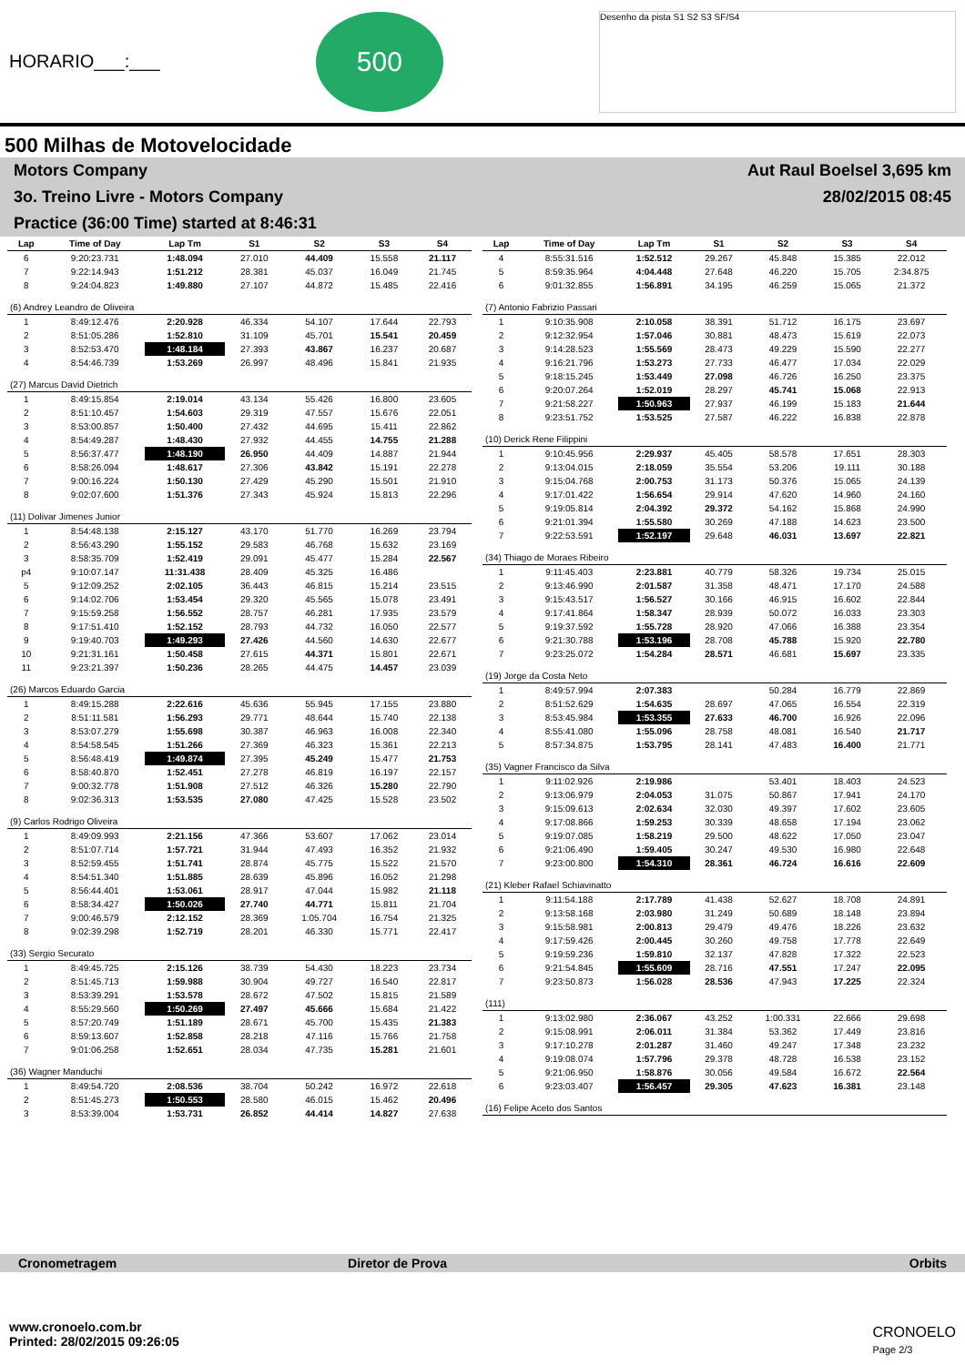HORARIO___:___
500
Desenho da pista S1 S2 S3 SF/S4
500 Milhas de Motovelocidade
Motors Company Aut Raul Boelsel 3,695 km
3o. Treino Livre - Motors Company 28/02/2015 08:45
Practice (36:00 Time) started at 8:46:31
| Lap | Time of Day | Lap Tm | S1 | S2 | S3 | S4 |
| --- | --- | --- | --- | --- | --- | --- |
| 6 | 9:20:23.731 | 1:48.094 | 27.010 | 44.409 | 15.558 | 21.117 |
| 7 | 9:22:14.943 | 1:51.212 | 28.381 | 45.037 | 16.049 | 21.745 |
| 8 | 9:24:04.823 | 1:49.880 | 27.107 | 44.872 | 15.485 | 22.416 |
| (6) Andrey Leandro de Oliveira | | | | | | |
| 1 | 8:49:12.476 | 2:20.928 | 46.334 | 54.107 | 17.644 | 22.793 |
| 2 | 8:51:05.286 | 1:52.810 | 31.109 | 45.701 | 15.541 | 20.459 |
| 3 | 8:52:53.470 | 1:48.184 | 27.393 | 43.867 | 16.237 | 20.687 |
| 4 | 8:54:46.739 | 1:53.269 | 26.997 | 48.496 | 15.841 | 21.935 |
| (27) Marcus David Dietrich | | | | | | |
| 1 | 8:49:15.854 | 2:19.014 | 43.134 | 55.426 | 16.800 | 23.605 |
| 2 | 8:51:10.457 | 1:54.603 | 29.319 | 47.557 | 15.676 | 22.051 |
| 3 | 8:53:00.857 | 1:50.400 | 27.432 | 44.695 | 15.411 | 22.862 |
| 4 | 8:54:49.287 | 1:48.430 | 27.932 | 44.455 | 14.755 | 21.288 |
| 5 | 8:56:37.477 | 1:48.190 | 26.950 | 44.409 | 14.887 | 21.944 |
| 6 | 8:58:26.094 | 1:48.617 | 27.306 | 43.842 | 15.191 | 22.278 |
| 7 | 9:00:16.224 | 1:50.130 | 27.429 | 45.290 | 15.501 | 21.910 |
| 8 | 9:02:07.600 | 1:51.376 | 27.343 | 45.924 | 15.813 | 22.296 |
| (11) Dolivar Jimenes Junior | | | | | | |
| 1 | 8:54:48.138 | 2:15.127 | 43.170 | 51.770 | 16.269 | 23.794 |
| 2 | 8:56:43.290 | 1:55.152 | 29.583 | 46.768 | 15.632 | 23.169 |
| 3 | 8:58:35.709 | 1:52.419 | 29.091 | 45.477 | 15.284 | 22.567 |
| p4 | 9:10:07.147 | 11:31.438 | 28.409 | 45.325 | 16.486 | |
| 5 | 9:12:09.252 | 2:02.105 | 36.443 | 46.815 | 15.214 | 23.515 |
| 6 | 9:14:02.706 | 1:53.454 | 29.320 | 45.565 | 15.078 | 23.491 |
| 7 | 9:15:59.258 | 1:56.552 | 28.757 | 46.281 | 17.935 | 23.579 |
| 8 | 9:17:51.410 | 1:52.152 | 28.793 | 44.732 | 16.050 | 22.577 |
| 9 | 9:19:40.703 | 1:49.293 | 27.426 | 44.560 | 14.630 | 22.677 |
| 10 | 9:21:31.161 | 1:50.458 | 27.615 | 44.371 | 15.801 | 22.671 |
| 11 | 9:23:21.397 | 1:50.236 | 28.265 | 44.475 | 14.457 | 23.039 |
| (26) Marcos Eduardo Garcia | | | | | | |
| 1 | 8:49:15.288 | 2:22.616 | 45.636 | 55.945 | 17.155 | 23.880 |
| 2 | 8:51:11.581 | 1:56.293 | 29.771 | 48.644 | 15.740 | 22.138 |
| 3 | 8:53:07.279 | 1:55.698 | 30.387 | 46.963 | 16.008 | 22.340 |
| 4 | 8:54:58.545 | 1:51.266 | 27.369 | 46.323 | 15.361 | 22.213 |
| 5 | 8:56:48.419 | 1:49.874 | 27.395 | 45.249 | 15.477 | 21.753 |
| 6 | 8:58:40.870 | 1:52.451 | 27.278 | 46.819 | 16.197 | 22.157 |
| 7 | 9:00:32.778 | 1:51.908 | 27.512 | 46.326 | 15.280 | 22.790 |
| 8 | 9:02:36.313 | 1:53.535 | 27.080 | 47.425 | 15.528 | 23.502 |
| (9) Carlos Rodrigo Oliveira | | | | | | |
| 1 | 8:49:09.993 | 2:21.156 | 47.366 | 53.607 | 17.062 | 23.014 |
| 2 | 8:51:07.714 | 1:57.721 | 31.944 | 47.493 | 16.352 | 21.932 |
| 3 | 8:52:59.455 | 1:51.741 | 28.874 | 45.775 | 15.522 | 21.570 |
| 4 | 8:54:51.340 | 1:51.885 | 28.639 | 45.896 | 16.052 | 21.298 |
| 5 | 8:56:44.401 | 1:53.061 | 28.917 | 47.044 | 15.982 | 21.118 |
| 6 | 8:58:34.427 | 1:50.026 | 27.740 | 44.771 | 15.811 | 21.704 |
| 7 | 9:00:46.579 | 2:12.152 | 28.369 | 1:05.704 | 16.754 | 21.325 |
| 8 | 9:02:39.298 | 1:52.719 | 28.201 | 46.330 | 15.771 | 22.417 |
| (33) Sergio Securato | | | | | | |
| 1 | 8:49:45.725 | 2:15.126 | 38.739 | 54.430 | 18.223 | 23.734 |
| 2 | 8:51:45.713 | 1:59.988 | 30.904 | 49.727 | 16.540 | 22.817 |
| 3 | 8:53:39.291 | 1:53.578 | 28.672 | 47.502 | 15.815 | 21.589 |
| 4 | 8:55:29.560 | 1:50.269 | 27.497 | 45.666 | 15.684 | 21.422 |
| 5 | 8:57:20.749 | 1:51.189 | 28.671 | 45.700 | 15.435 | 21.383 |
| 6 | 8:59:13.607 | 1:52.858 | 28.218 | 47.116 | 15.766 | 21.758 |
| 7 | 9:01:06.258 | 1:52.651 | 28.034 | 47.735 | 15.281 | 21.601 |
| (36) Wagner Manduchi | | | | | | |
| 1 | 8:49:54.720 | 2:08.536 | 38.704 | 50.242 | 16.972 | 22.618 |
| 2 | 8:51:45.273 | 1:50.553 | 28.580 | 46.015 | 15.462 | 20.496 |
| 3 | 8:53:39.004 | 1:53.731 | 26.852 | 44.414 | 14.827 | 27.638 |
| Lap | Time of Day | Lap Tm | S1 | S2 | S3 | S4 |
| --- | --- | --- | --- | --- | --- | --- |
| 4 | 8:55:31.516 | 1:52.512 | 29.267 | 45.848 | 15.385 | 22.012 |
| 5 | 8:59:35.964 | 4:04.448 | 27.648 | 46.220 | 15.705 | 2:34.875 |
| 6 | 9:01:32.855 | 1:56.891 | 34.195 | 46.259 | 15.065 | 21.372 |
| (7) Antonio Fabrizio Passari | | | | | | |
| 1 | 9:10:35.908 | 2:10.058 | 38.391 | 51.712 | 16.175 | 23.697 |
| 2 | 9:12:32.954 | 1:57.046 | 30.881 | 48.473 | 15.619 | 22.073 |
| 3 | 9:14:28.523 | 1:55.569 | 28.473 | 49.229 | 15.590 | 22.277 |
| 4 | 9:16:21.796 | 1:53.273 | 27.733 | 46.477 | 17.034 | 22.029 |
| 5 | 9:18:15.245 | 1:53.449 | 27.098 | 46.726 | 16.250 | 23.375 |
| 6 | 9:20:07.264 | 1:52.019 | 28.297 | 45.741 | 15.068 | 22.913 |
| 7 | 9:21:58.227 | 1:50.963 | 27.937 | 46.199 | 15.183 | 21.644 |
| 8 | 9:23:51.752 | 1:53.525 | 27.587 | 46.222 | 16.838 | 22.878 |
| (10) Derick Rene Filippini | | | | | | |
| 1 | 9:10:45.956 | 2:29.937 | 45.405 | 58.578 | 17.651 | 28.303 |
| 2 | 9:13:04.015 | 2:18.059 | 35.554 | 53.206 | 19.111 | 30.188 |
| 3 | 9:15:04.768 | 2:00.753 | 31.173 | 50.376 | 15.065 | 24.139 |
| 4 | 9:17:01.422 | 1:56.654 | 29.914 | 47.620 | 14.960 | 24.160 |
| 5 | 9:19:05.814 | 2:04.392 | 29.372 | 54.162 | 15.868 | 24.990 |
| 6 | 9:21:01.394 | 1:55.580 | 30.269 | 47.188 | 14.623 | 23.500 |
| 7 | 9:22:53.591 | 1:52.197 | 29.648 | 46.031 | 13.697 | 22.821 |
| (34) Thiago de Moraes Ribeiro | | | | | | |
| 1 | 9:11:45.403 | 2:23.881 | 40.779 | 58.326 | 19.734 | 25.015 |
| 2 | 9:13:46.990 | 2:01.587 | 31.358 | 48.471 | 17.170 | 24.588 |
| 3 | 9:15:43.517 | 1:56.527 | 30.166 | 46.915 | 16.602 | 22.844 |
| 4 | 9:17:41.864 | 1:58.347 | 28.939 | 50.072 | 16.033 | 23.303 |
| 5 | 9:19:37.592 | 1:55.728 | 28.920 | 47.066 | 16.388 | 23.354 |
| 6 | 9:21:30.788 | 1:53.196 | 28.708 | 45.788 | 15.920 | 22.780 |
| 7 | 9:23:25.072 | 1:54.284 | 28.571 | 46.681 | 15.697 | 23.335 |
| (19) Jorge da Costa Neto | | | | | | |
| 1 | 8:49:57.994 | 2:07.383 | | 50.284 | 16.779 | 22.869 |
| 2 | 8:51:52.629 | 1:54.635 | 28.697 | 47.065 | 16.554 | 22.319 |
| 3 | 8:53:45.984 | 1:53.355 | 27.633 | 46.700 | 16.926 | 22.096 |
| 4 | 8:55:41.080 | 1:55.096 | 28.758 | 48.081 | 16.540 | 21.717 |
| 5 | 8:57:34.875 | 1:53.795 | 28.141 | 47.483 | 16.400 | 21.771 |
| (35) Vagner Francisco da Silva | | | | | | |
| 1 | 9:11:02.926 | 2:19.986 | | 53.401 | 18.403 | 24.523 |
| 2 | 9:13:06.979 | 2:04.053 | 31.075 | 50.867 | 17.941 | 24.170 |
| 3 | 9:15:09.613 | 2:02.634 | 32.030 | 49.397 | 17.602 | 23.605 |
| 4 | 9:17:08.866 | 1:59.253 | 30.339 | 48.658 | 17.194 | 23.062 |
| 5 | 9:19:07.085 | 1:58.219 | 29.500 | 48.622 | 17.050 | 23.047 |
| 6 | 9:21:06.490 | 1:59.405 | 30.247 | 49.530 | 16.980 | 22.648 |
| 7 | 9:23:00.800 | 1:54.310 | 28.361 | 46.724 | 16.616 | 22.609 |
| (21) Kleber Rafael Schiavinatto | | | | | | |
| 1 | 9:11:54.188 | 2:17.789 | 41.438 | 52.627 | 18.708 | 24.891 |
| 2 | 9:13:58.168 | 2:03.980 | 31.249 | 50.689 | 18.148 | 23.894 |
| 3 | 9:15:58.981 | 2:00.813 | 29.479 | 49.476 | 18.226 | 23.632 |
| 4 | 9:17:59.426 | 2:00.445 | 30.260 | 49.758 | 17.778 | 22.649 |
| 5 | 9:19:59.236 | 1:59.810 | 32.137 | 47.828 | 17.322 | 22.523 |
| 6 | 9:21:54.845 | 1:55.609 | 28.716 | 47.551 | 17.247 | 22.095 |
| 7 | 9:23:50.873 | 1:56.028 | 28.536 | 47.943 | 17.225 | 22.324 |
| (111) | | | | | | |
| 1 | 9:13:02.980 | 2:36.067 | 43.252 | 1:00.331 | 22.666 | 29.698 |
| 2 | 9:15:08.991 | 2:06.011 | 31.384 | 53.362 | 17.449 | 23.816 |
| 3 | 9:17:10.278 | 2:01.287 | 31.460 | 49.247 | 17.348 | 23.232 |
| 4 | 9:19:08.074 | 1:57.796 | 29.378 | 48.728 | 16.538 | 23.152 |
| 5 | 9:21:06.950 | 1:58.876 | 30.056 | 49.584 | 16.672 | 22.564 |
| 6 | 9:23:03.407 | 1:56.457 | 29.305 | 47.623 | 16.381 | 23.148 |
| (16) Felipe Aceto dos Santos | | | | | | |
Cronometragem Diretor de Prova Orbits
www.cronoelo.com.br
Printed: 28/02/2015 09:26:05
CRONOELO
Page 2/3